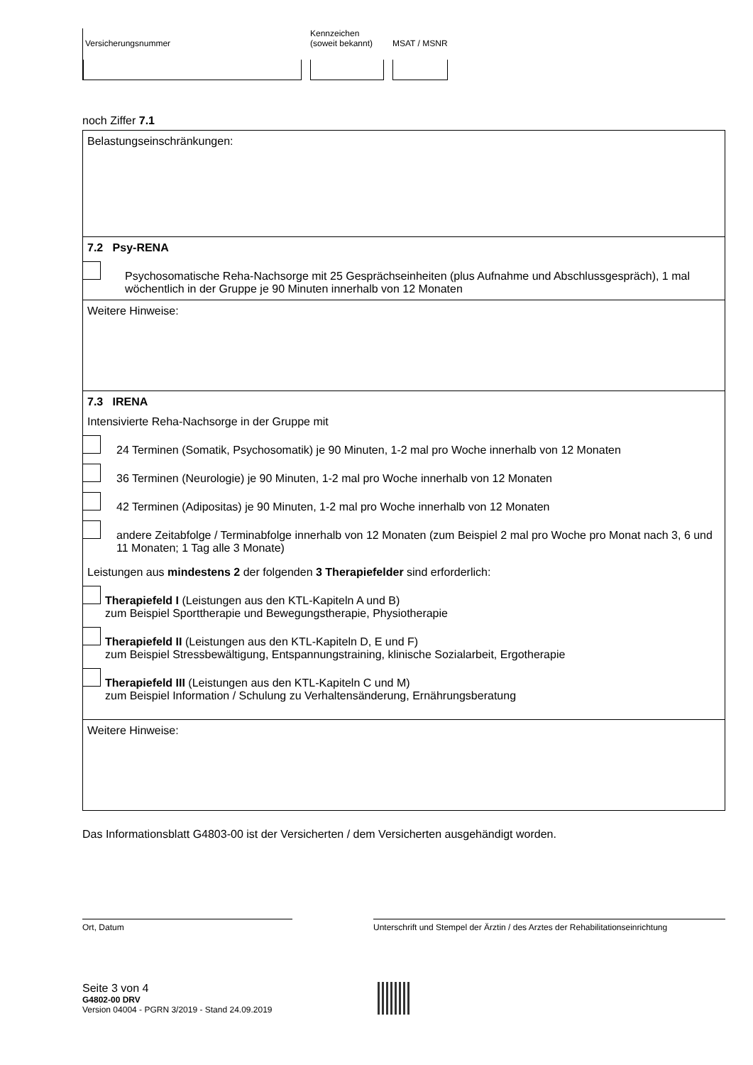Versicherungsnummer
Kennzeichen
(soweit bekannt)
MSAT / MSNR
noch Ziffer 7.1
Belastungseinschränkungen:
7.2 Psy-RENA
Psychosomatische Reha-Nachsorge mit 25 Gesprächseinheiten (plus Aufnahme und Abschlussgespräch), 1 mal wöchentlich in der Gruppe je 90 Minuten innerhalb von 12 Monaten
Weitere Hinweise:
7.3 IRENA
Intensivierte Reha-Nachsorge in der Gruppe mit
24 Terminen (Somatik, Psychosomatik) je 90 Minuten, 1-2 mal pro Woche innerhalb von 12 Monaten
36 Terminen (Neurologie) je 90 Minuten, 1-2 mal pro Woche innerhalb von 12 Monaten
42 Terminen (Adipositas) je 90 Minuten, 1-2 mal pro Woche innerhalb von 12 Monaten
andere Zeitabfolge / Terminabfolge innerhalb von 12 Monaten (zum Beispiel 2 mal pro Woche pro Monat nach 3, 6 und 11 Monaten; 1 Tag alle 3 Monate)
Leistungen aus mindestens 2 der folgenden 3 Therapiefelder sind erforderlich:
Therapiefeld I (Leistungen aus den KTL-Kapiteln A und B)
zum Beispiel Sporttherapie und Bewegungstherapie, Physiotherapie
Therapiefeld II (Leistungen aus den KTL-Kapiteln D, E und F)
zum Beispiel Stressbewältigung, Entspannungstraining, klinische Sozialarbeit, Ergotherapie
Therapiefeld III (Leistungen aus den KTL-Kapiteln C und M)
zum Beispiel Information / Schulung zu Verhaltensänderung, Ernährungsberatung
Weitere Hinweise:
Das Informationsblatt G4803-00 ist der Versicherten / dem Versicherten ausgehändigt worden.
Ort, Datum Unterschrift und Stempel der Ärztin / des Arztes der Rehabilitationseinrichtung
Seite 3 von 4
G4802-00 DRV
Version 04004 - PGRN 3/2019 - Stand 24.09.2019